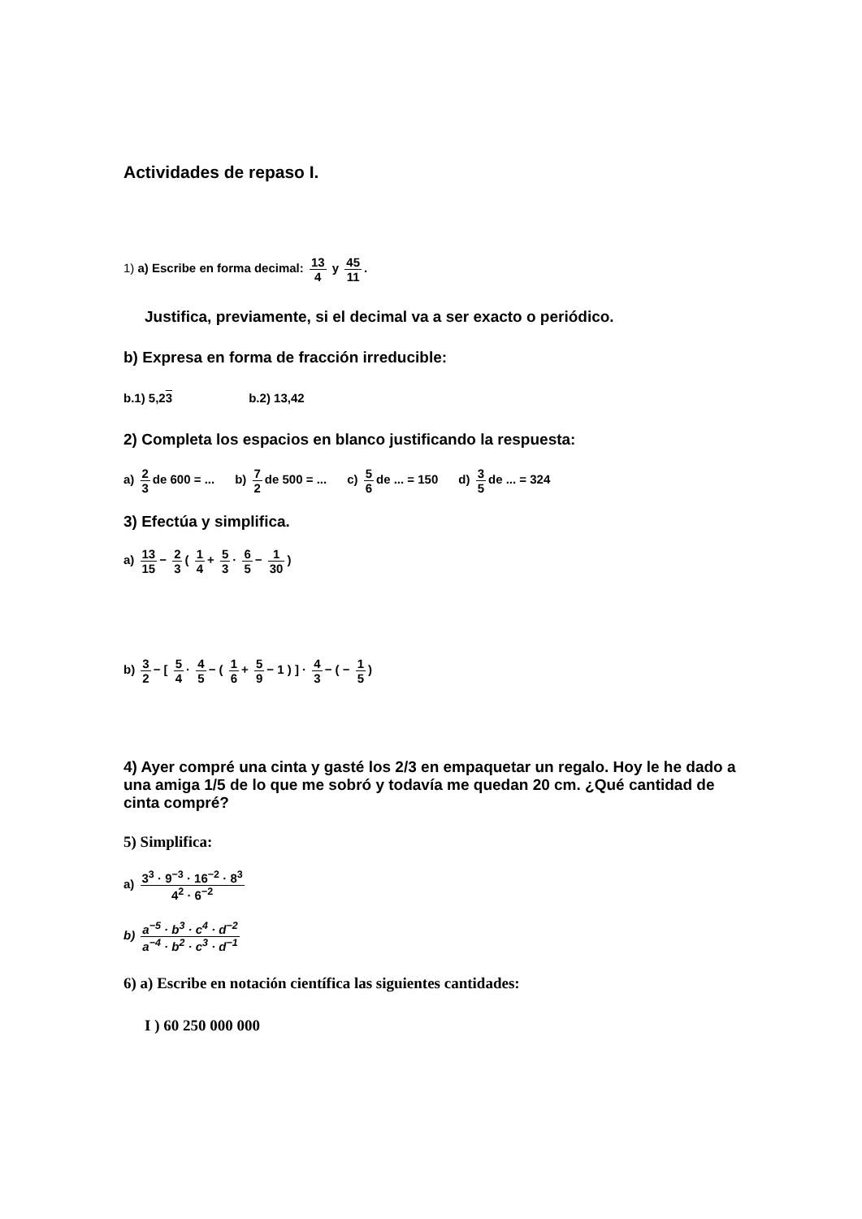Actividades de repaso I.
1) a) Escribe en forma decimal: 13 4 y 45 11.
Justifica, previamente, si el decimal va a ser exacto o periódico.
b) Expresa en forma de fracción irreducible:
b.1) 5,23 b.2) 13,42
2) Completa los espacios en blanco justificando la respuesta:
a) 2 3 de 600 = ... b) 7 2 de 500 = ... c) 5 6 de ... = 150 d) 3 5 de ... = 324
3) Efectúa y simplifica.
a) 13 15 − 2 3 ( 1 4 + 5 3 · 6 5 − 1 30)
b) 3 2 − [ 5 4 · 4 5 − ( 1 6 + 5 9 − 1 ) ] · 4 3 − ( − 1 5)
4) Ayer compré una cinta y gasté los 2/3 en empaquetar un regalo. Hoy le he dado a una amiga 1/5 de lo que me sobró y todavía me quedan 20 cm. ¿Qué cantidad de cinta compré?
5) Simplifica:
a) 3<sup>3</sup> · 9<sup>−3</sup> · 16<sup>−2</sup> · 8<sup>3</sup> 4<sup>2</sup> · 6<sup>−2</sup>
b) a<sup>−5</sup> · b<sup>3</sup> · c<sup>4</sup> · d<sup>−2</sup> a<sup>−4</sup> · b<sup>2</sup> · c<sup>3</sup> · d<sup>−1</sup>
6) a) Escribe en notación científica las siguientes cantidades:
I ) 60 250 000 000